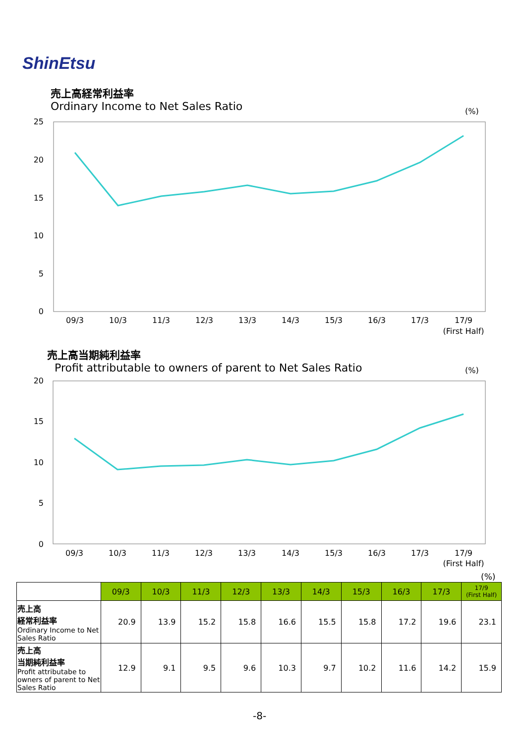ShinEtsu
売上高経常利益率
Ordinary Income to Net Sales Ratio
(%)
25
20
15
10
5
0
09/3
10/3
11/3
12/3
13/3
14/3
15/3
16/3
17/3
17/9
(First Half)
売上高当期純利益率
Profit attributable to owners of parent to Net Sales Ratio
(%)
20
15
10
5
0
09/3
10/3
11/3
12/3
13/3
14/3
15/3
16/3
17/3
17/9
(First Half)
(%)
| | 09/3 | 10/3 | 11/3 | 12/3 | 13/3 | 14/3 | 15/3 | 16/3 | 17/3 | 17/9 (First Half) |
| 売上高 経常利益率 Ordinary Income to Net Sales Ratio | 20.9 | 13.9 | 15.2 | 15.8 | 16.6 | 15.5 | 15.8 | 17.2 | 19.6 | 23.1 |
| 売上高 当期純利益率 Profit attributabe to owners of parent to Net Sales Ratio | 12.9 | 9.1 | 9.5 | 9.6 | 10.3 | 9.7 | 10.2 | 11.6 | 14.2 | 15.9 |
-8-